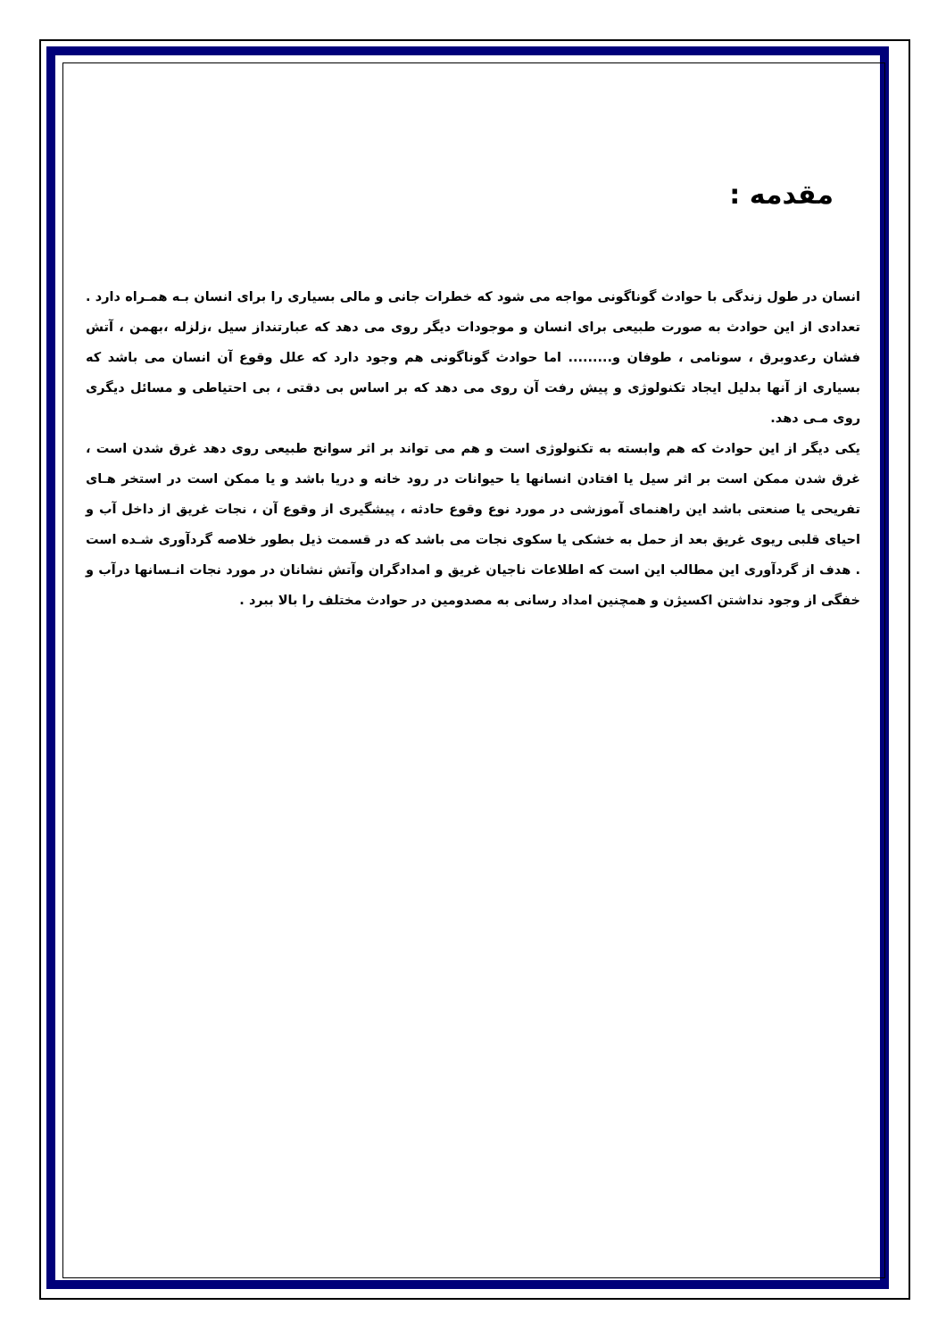مقدمه :
انسان در طول زندگی با حوادث گوناگونی مواجه می شود که خطرات جانی و مالی بسیاری را برای انسان بـه همـراه دارد . تعدادی از این حوادث به صورت طبیعی برای انسان و موجودات دیگر روی می دهد که عبارتنداز سیل ،زلزله ،بهمن ، آتش فشان رعدوبرق ، سونامی ، طوفان و......... اما حوادث گوناگونی هم وجود دارد که علل وقوع آن انسان می باشد که بسیاری از آنها بدلیل ایجاد تکنولوژی و پیش رفت آن روی می دهد که بر اساس بی دقتی ، بی احتیاطی و مسائل دیگری روی مـی دهد.
یکی دیگر از این حوادث که هم وابسته به تکنولوژی است و هم می تواند بر اثر سوانح طبیعی روی دهد غرق شدن است ، غرق شدن ممکن است بر اثر سیل یا افتادن انسانها یا حیوانات در رود خانه و دریا باشد و یا ممکن است در استخر هـای تفریحی یا صنعتی باشد این راهنمای آموزشی در مورد نوع وقوع حادثه ، پیشگیری از وقوع آن ، نجات غریق از داخل آب و احیای قلبی ریوی غریق بعد از حمل به خشکی یا سکوی نجات می باشد که در قسمت ذیل بطور خلاصه گردآوری شـده است . هدف از گردآوری این مطالب این است که اطلاعات ناجیان غریق و امدادگران وآتش نشانان در مورد نجات انـسانها درآب و خفگی از وجود نداشتن اکسیژن و همچنین امداد رسانی به مصدومین در حوادث مختلف را بالا ببرد .